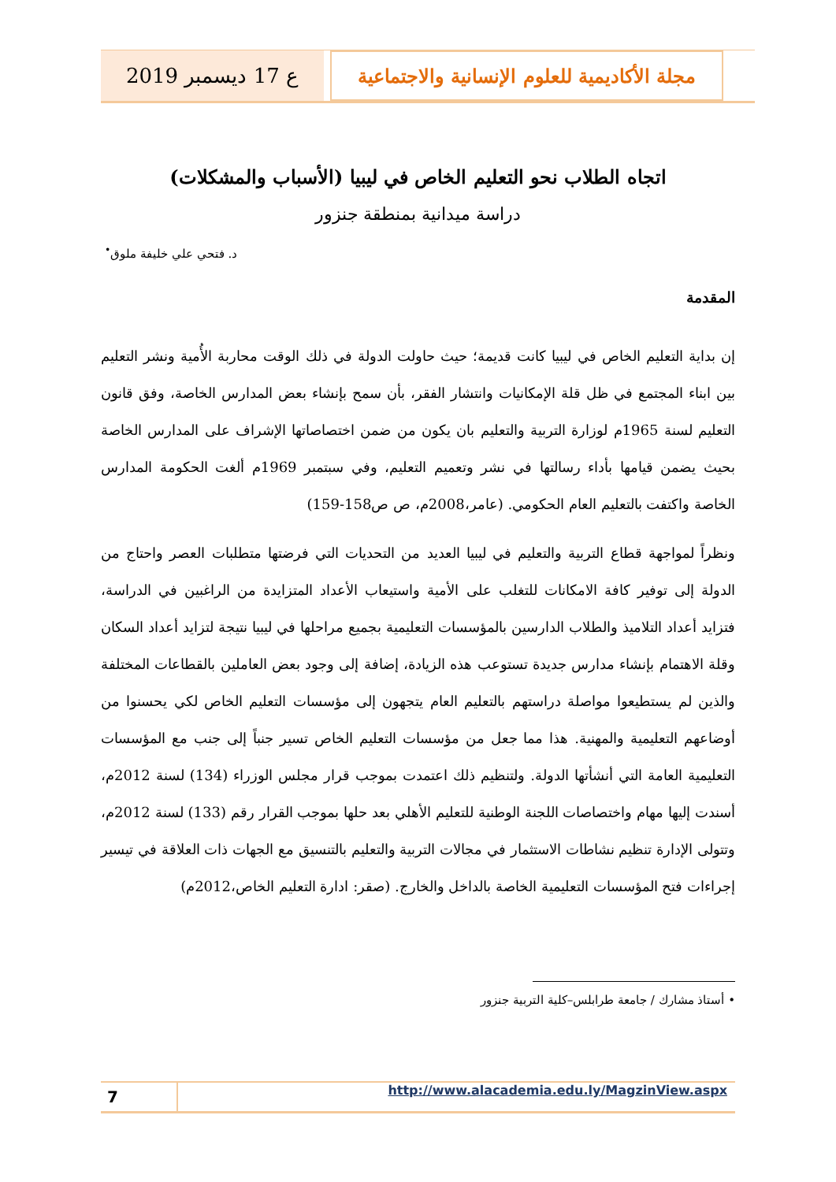مجلة الأكاديمية للعلوم الإنسانية والاجتماعية
ع 17 ديسمبر 2019
اتجاه الطلاب نحو التعليم الخاص في ليبيا (الأسباب والمشكلات)
دراسة ميدانية بمنطقة جنزور
د. فتحي علي خليفة ملوق<sup>•</sup>
المقدمة
إن بداية التعليم الخاص في ليبيا كانت قديمة؛ حيث حاولت الدولة في ذلك الوقت محاربة الأُمية ونشر التعليم بين ابناء المجتمع في ظل قلة الإمكانيات وانتشار الفقر، بأن سمح بإنشاء بعض المدارس الخاصة، وفق قانون التعليم لسنة 1965م لوزارة التربية والتعليم بان يكون من ضمن اختصاصاتها الإشراف على المدارس الخاصة بحيث يضمن قيامها بأداء رسالتها في نشر وتعميم التعليم، وفي سبتمبر 1969م ألغت الحكومة المدارس الخاصة واكتفت بالتعليم العام الحكومي. (عامر،2008م، ص ص158-159)
ونظراً لمواجهة قطاع التربية والتعليم في ليبيا العديد من التحديات التي فرضتها متطلبات العصر واحتاج من الدولة إلى توفير كافة الامكانات للتغلب على الأمية واستيعاب الأعداد المتزايدة من الراغبين في الدراسة، فتزايد أعداد التلاميذ والطلاب الدارسين بالمؤسسات التعليمية بجميع مراحلها في ليبيا نتيجة لتزايد أعداد السكان وقلة الاهتمام بإنشاء مدارس جديدة تستوعب هذه الزيادة، إضافة إلى وجود بعض العاملين بالقطاعات المختلفة والذين لم يستطيعوا مواصلة دراستهم بالتعليم العام يتجهون إلى مؤسسات التعليم الخاص لكي يحسنوا من أوضاعهم التعليمية والمهنية. هذا مما جعل من مؤسسات التعليم الخاص تسير جنباً إلى جنب مع المؤسسات التعليمية العامة التي أنشأتها الدولة. ولتنظيم ذلك اعتمدت بموجب قرار مجلس الوزراء (134) لسنة 2012م، أسندت إليها مهام واختصاصات اللجنة الوطنية للتعليم الأهلي بعد حلها بموجب القرار رقم (133) لسنة 2012م، وتتولى الإدارة تنظيم نشاطات الاستثمار في مجالات التربية والتعليم بالتنسيق مع الجهات ذات العلاقة في تيسير إجراءات فتح المؤسسات التعليمية الخاصة بالداخل والخارج. (صقر: ادارة التعليم الخاص،2012م)
• أستاذ مشارك / جامعة طرابلس–كلية التربية جنزور
7
http://www.alacademia.edu.ly/MagzinView.aspx